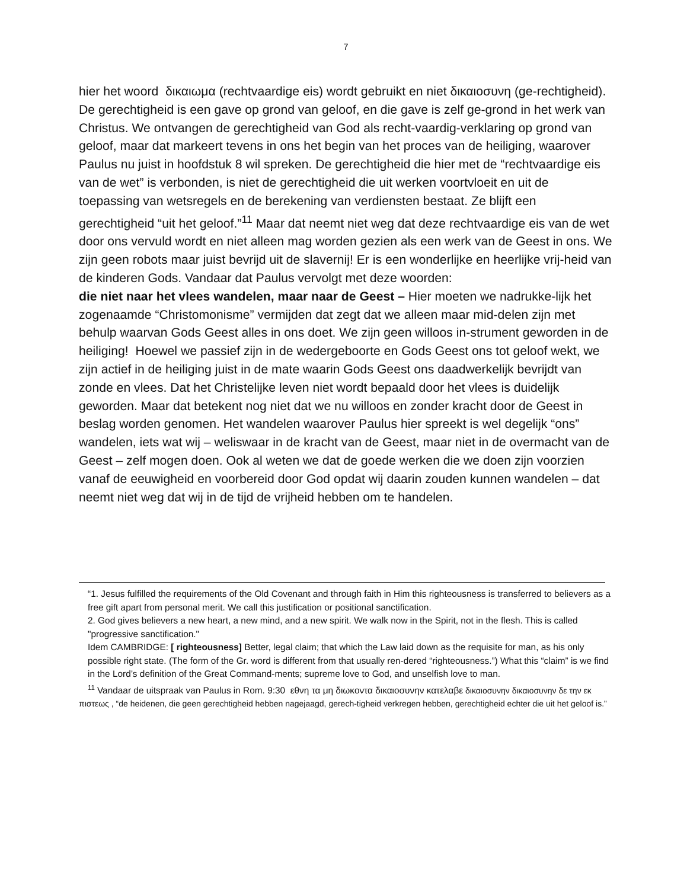7
hier het woord δικαιωμα (rechtvaardige eis) wordt gebruikt en niet δικαιοσυνη (ge-rechtigheid). De gerechtigheid is een gave op grond van geloof, en die gave is zelf ge-grond in het werk van Christus. We ontvangen de gerechtigheid van God als recht-vaardig-verklaring op grond van geloof, maar dat markeert tevens in ons het begin van het proces van de heiliging, waarover Paulus nu juist in hoofdstuk 8 wil spreken. De gerechtigheid die hier met de “rechtvaardige eis van de wet” is verbonden, is niet de gerechtigheid die uit werken voortvloeit en uit de toepassing van wetsregels en de berekening van verdiensten bestaat. Ze blijft een gerechtigheid “uit het geloof.”<sup>11</sup> Maar dat neemt niet weg dat deze rechtvaardige eis van de wet door ons vervuld wordt en niet alleen mag worden gezien als een werk van de Geest in ons. We zijn geen robots maar juist bevrijd uit de slavernij! Er is een wonderlijke en heerlijke vrij-heid van de kinderen Gods. Vandaar dat Paulus vervolgt met deze woorden:
die niet naar het vlees wandelen, maar naar de Geest – Hier moeten we nadrukke-lijk het zogenaamde “Christomonisme” vermijden dat zegt dat we alleen maar mid-delen zijn met behulp waarvan Gods Geest alles in ons doet. We zijn geen willoos in-strument geworden in de heiliging! Hoewel we passief zijn in de wedergeboorte en Gods Geest ons tot geloof wekt, we zijn actief in de heiliging juist in de mate waarin Gods Geest ons daadwerkelijk bevrijdt van zonde en vlees. Dat het Christelijke leven niet wordt bepaald door het vlees is duidelijk geworden. Maar dat betekent nog niet dat we nu willoos en zonder kracht door de Geest in beslag worden genomen. Het wandelen waarover Paulus hier spreekt is wel degelijk “ons” wandelen, iets wat wij – weliswaar in de kracht van de Geest, maar niet in de overmacht van de Geest – zelf mogen doen. Ook al weten we dat de goede werken die we doen zijn voorzien vanaf de eeuwigheid en voorbereid door God opdat wij daarin zouden kunnen wandelen – dat neemt niet weg dat wij in de tijd de vrijheid hebben om te handelen.
“1. Jesus fulfilled the requirements of the Old Covenant and through faith in Him this righteousness is transferred to believers as a free gift apart from personal merit. We call this justification or positional sanctification.
2. God gives believers a new heart, a new mind, and a new spirit. We walk now in the Spirit, not in the flesh. This is called "progressive sanctification."
Idem CAMBRIDGE: [ righteousness] Better, legal claim; that which the Law laid down as the requisite for man, as his only possible right state. (The form of the Gr. word is different from that usually ren-dered “righteousness.”) What this “claim” is we find in the Lord’s definition of the Great Command-ments; supreme love to God, and unselfish love to man.
<sup>11</sup> Vandaar de uitspraak van Paulus in Rom. 9:30 εθνη τα μη διωκοντα δικαιοσυνην κατελαβε δικαιοσυνην δικαιοσυνην δε την εκ πιστεως , “de heidenen, die geen gerechtigheid hebben nagejaagd, gerech-tigheid verkregen hebben, gerechtigheid echter die uit het geloof is.”